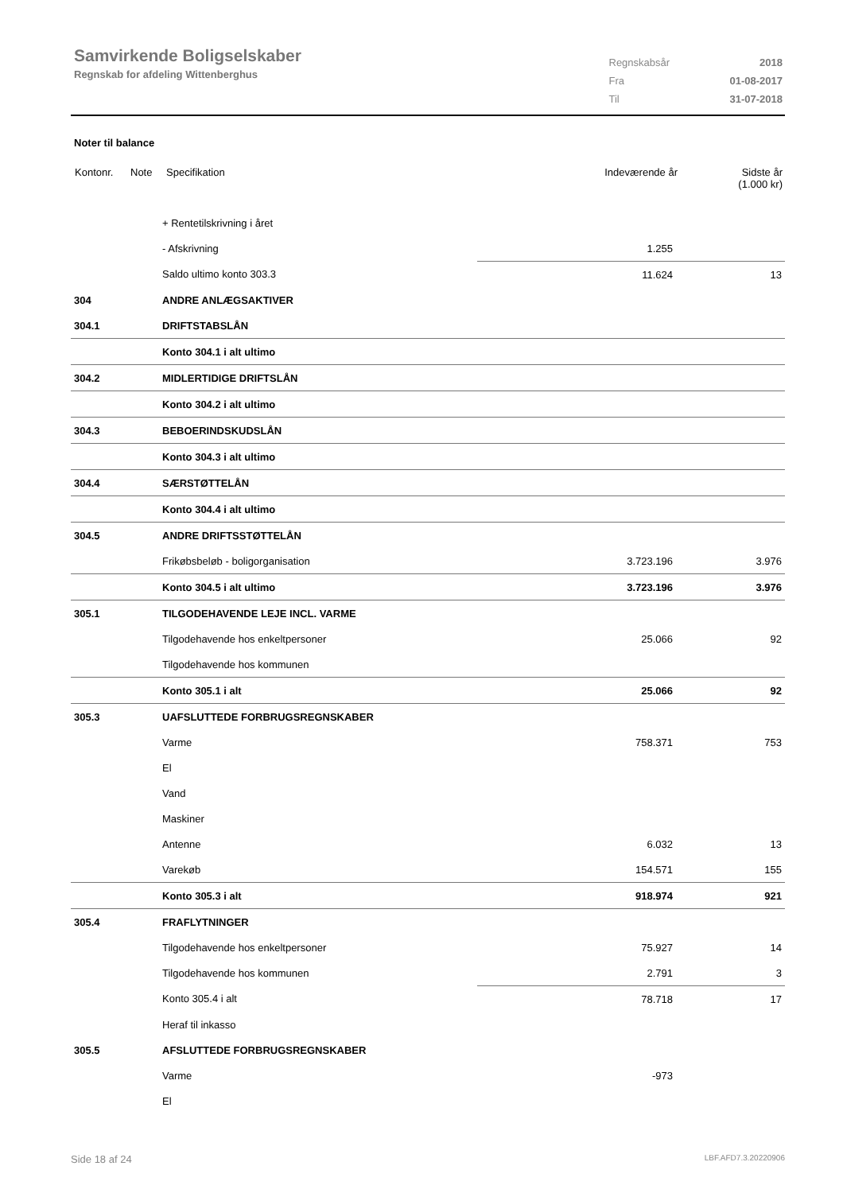Samvirkende Boligselskaber
Regnskab for afdeling Wittenberghus
| Regnskabsår | 2018 |
| Fra | 01-08-2017 |
| Til | 31-07-2018 |
Noter til balance
| Kontonr. | Note | Specifikation | Indeværende år | Sidste år (1.000 kr) |
| | + Rentetilskrivning i året | | |
| | - Afskrivning | 1.255 | |
| | Saldo ultimo konto 303.3 | 11.624 | 13 |
| 304 | ANDRE ANLÆGSAKTIVER | | |
| 304.1 | DRIFTSTABSLÅN | | |
| | Konto 304.1 i alt ultimo | | |
| 304.2 | MIDLERTIDIGE DRIFTSLÅN | | |
| | Konto 304.2 i alt ultimo | | |
| 304.3 | BEBOERINDSKUDSLÅN | | |
| | Konto 304.3 i alt ultimo | | |
| 304.4 | SÆRSTØTTELÅN | | |
| | Konto 304.4 i alt ultimo | | |
| 304.5 | ANDRE DRIFTSSTØTTELÅN | | |
| | Frikøbsbeløb - boligorganisation | 3.723.196 | 3.976 |
| | Konto 304.5 i alt ultimo | 3.723.196 | 3.976 |
| 305.1 | TILGODEHAVENDE LEJE INCL. VARME | | |
| | Tilgodehavende hos enkeltpersoner | 25.066 | 92 |
| | Tilgodehavende hos kommunen | | |
| | Konto 305.1 i alt | 25.066 | 92 |
| 305.3 | UAFSLUTTEDE FORBRUGSREGNSKABER | | |
| | Varme | 758.371 | 753 |
| | El | | |
| | Vand | | |
| | Maskiner | | |
| | Antenne | 6.032 | 13 |
| | Varekøb | 154.571 | 155 |
| | Konto 305.3 i alt | 918.974 | 921 |
| 305.4 | FRAFLYTNINGER | | |
| | Tilgodehavende hos enkeltpersoner | 75.927 | 14 |
| | Tilgodehavende hos kommunen | 2.791 | 3 |
| | Konto 305.4 i alt | 78.718 | 17 |
| | Heraf til inkasso | | |
| 305.5 | AFSLUTTEDE FORBRUGSREGNSKABER | | |
| | Varme | -973 | |
| | El | | |
Side 18 af 24 LBF.AFD7.3.20220906